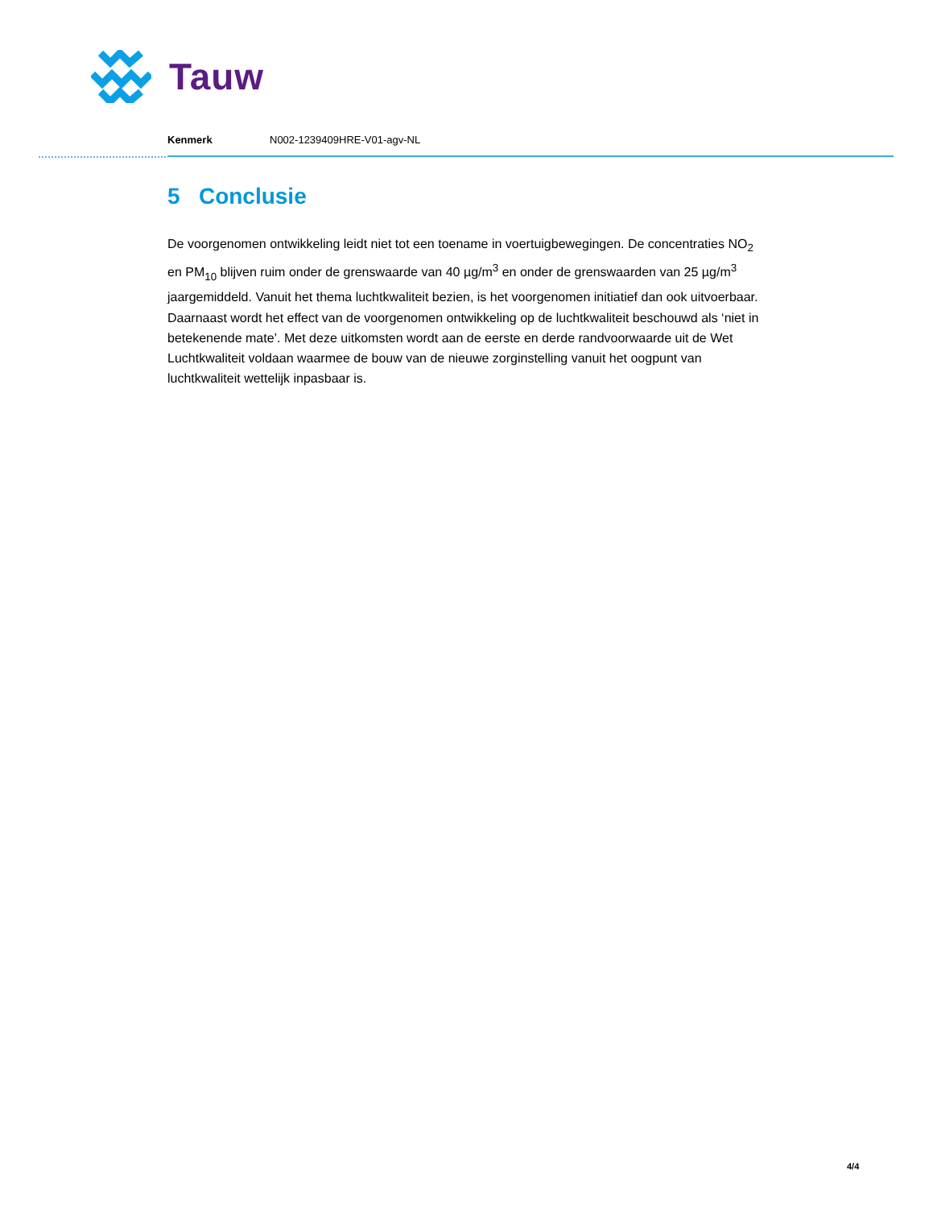Tauw
Kenmerk N002-1239409HRE-V01-agv-NL
5 Conclusie
De voorgenomen ontwikkeling leidt niet tot een toename in voertuigbewegingen. De concentraties NO<sub>2</sub> en PM<sub>10</sub> blijven ruim onder de grenswaarde van 40 µg/m<sup>3</sup> en onder de grenswaarden van 25 µg/m<sup>3</sup> jaargemiddeld. Vanuit het thema luchtkwaliteit bezien, is het voorgenomen initiatief dan ook uitvoerbaar. Daarnaast wordt het effect van de voorgenomen ontwikkeling op de luchtkwaliteit beschouwd als ‘niet in betekenende mate’. Met deze uitkomsten wordt aan de eerste en derde randvoorwaarde uit de Wet Luchtkwaliteit voldaan waarmee de bouw van de nieuwe zorginstelling vanuit het oogpunt van luchtkwaliteit wettelijk inpasbaar is.
4/4